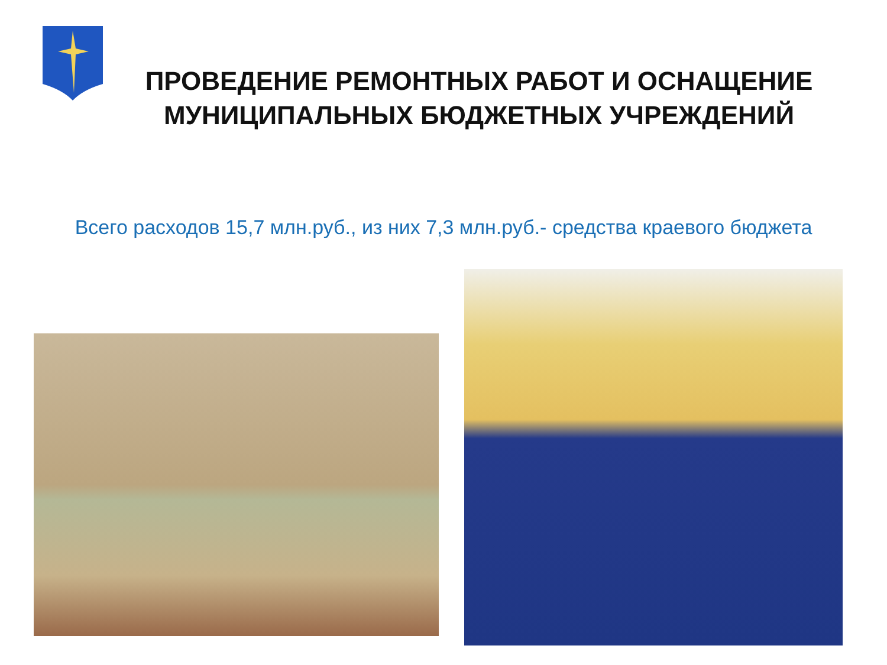ПРОВЕДЕНИЕ РЕМОНТНЫХ РАБОТ И ОСНАЩЕНИЕ МУНИЦИПАЛЬНЫХ БЮДЖЕТНЫХ УЧРЕЖДЕНИЙ
Всего расходов 15,7 млн.руб., из них 7,3 млн.руб.- средства краевого бюджета